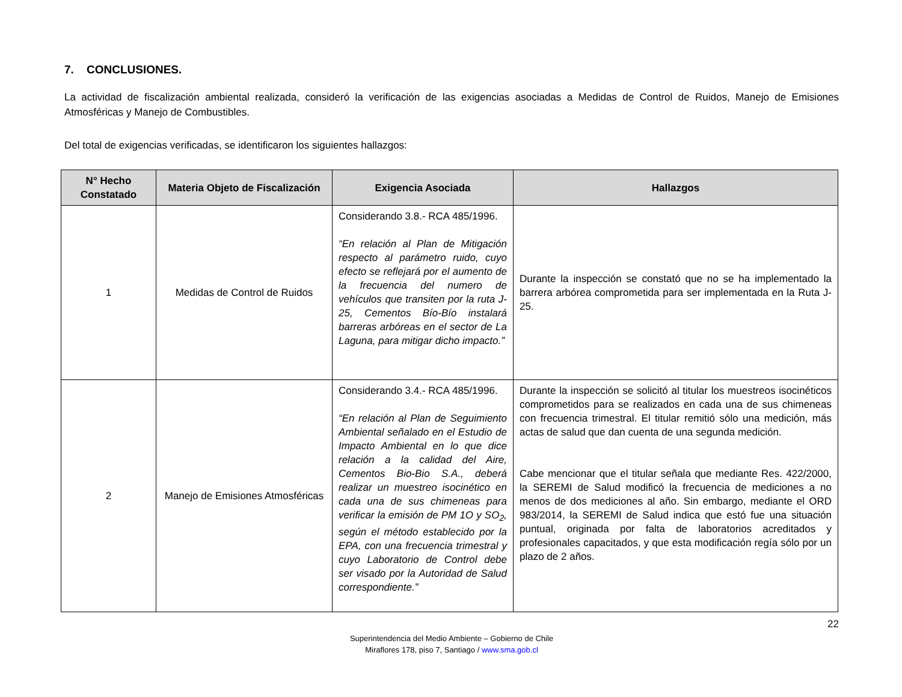7. CONCLUSIONES.
La actividad de fiscalización ambiental realizada, consideró la verificación de las exigencias asociadas a Medidas de Control de Ruidos, Manejo de Emisiones Atmosféricas y Manejo de Combustibles.
Del total de exigencias verificadas, se identificaron los siguientes hallazgos:
| N° Hecho Constatado | Materia Objeto de Fiscalización | Exigencia Asociada | Hallazgos |
| --- | --- | --- | --- |
| 1 | Medidas de Control de Ruidos | Considerando 3.8.- RCA 485/1996. “En relación al Plan de Mitigación respecto al parámetro ruido, cuyo efecto se reflejará por el aumento de la frecuencia del numero de vehículos que transiten por la ruta J-25, Cementos Bío-Bío instalará barreras arbóreas en el sector de La Laguna, para mitigar dicho impacto.” | Durante la inspección se constató que no se ha implementado la barrera arbórea comprometida para ser implementada en la Ruta J-25. |
| 2 | Manejo de Emisiones Atmosféricas | Considerando 3.4.- RCA 485/1996. “En relación al Plan de Seguimiento Ambiental señalado en el Estudio de Impacto Ambiental en lo que dice relación a la calidad del Aire, Cementos Bio-Bio S.A., deberá realizar un muestreo isocinético en cada una de sus chimeneas para verificar la emisión de PM 1O y SO<sub>2</sub>, según el método establecido por la EPA, con una frecuencia trimestral y cuyo Laboratorio de Control debe ser visado por la Autoridad de Salud correspondiente.” | Durante la inspección se solicitó al titular los muestreos isocinéticos comprometidos para se realizados en cada una de sus chimeneas con frecuencia trimestral. El titular remitió sólo una medición, más actas de salud que dan cuenta de una segunda medición. Cabe mencionar que el titular señala que mediante Res. 422/2000, la SEREMI de Salud modificó la frecuencia de mediciones a no menos de dos mediciones al año. Sin embargo, mediante el ORD 983/2014, la SEREMI de Salud indica que estó fue una situación puntual, originada por falta de laboratorios acreditados y profesionales capacitados, y que esta modificación regía sólo por un plazo de 2 años. |
22
Superintendencia del Medio Ambiente – Gobierno de Chile
Miraflores 178, piso 7, Santiago / www.sma.gob.cl